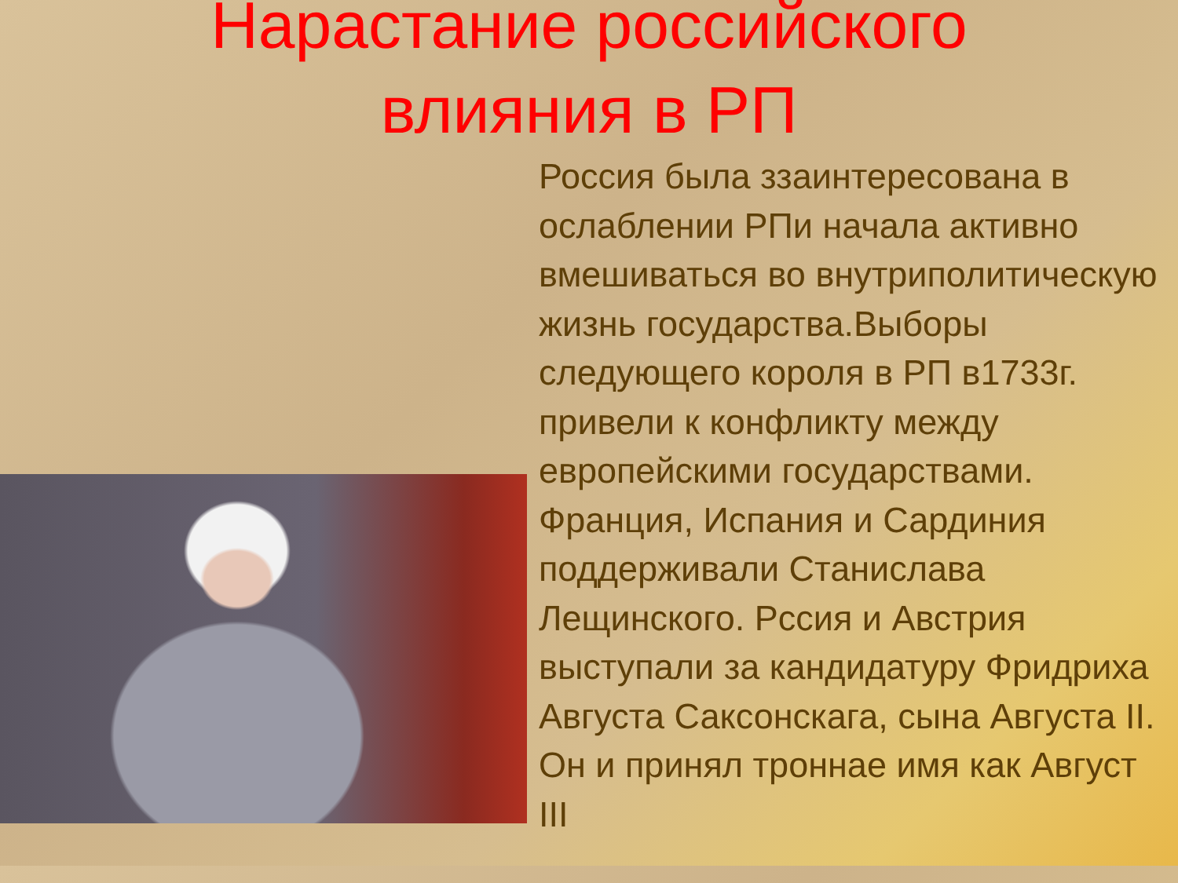Нарастание российского
влияния в РП
Россия была ззаинтересована в ослаблении РПи начала активно вмешиваться во внутриполитическую жизнь государства.Выборы следующего короля в РП в1733г. привели к конфликту между европейскими государствами. Франция, Испания и Сардиния поддерживали Станислава Лещинского. Рссия и Австрия выступали за кандидатуру Фридриха Августа Саксонскага, сына Августа II. Он и принял троннае имя как Август III